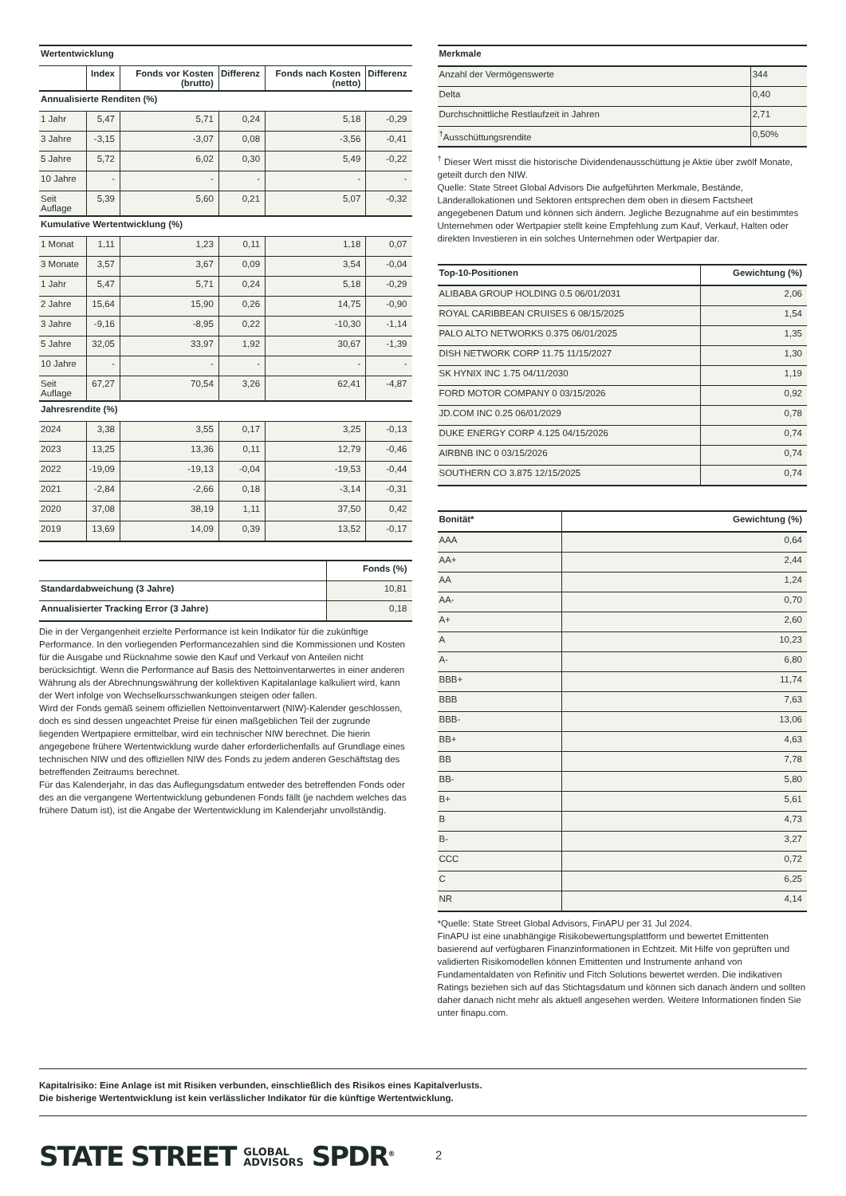| Wertentwicklung | | | | | |
| | Index | Fonds vor Kosten (brutto) | Differenz | Fonds nach Kosten (netto) | Differenz |
| Annualisierte Renditen (%) | | | | | |
| 1 Jahr | 5,47 | 5,71 | 0,24 | 5,18 | -0,29 |
| 3 Jahre | -3,15 | -3,07 | 0,08 | -3,56 | -0,41 |
| 5 Jahre | 5,72 | 6,02 | 0,30 | 5,49 | -0,22 |
| 10 Jahre | - | - | - | - | - |
| Seit Auflage | 5,39 | 5,60 | 0,21 | 5,07 | -0,32 |
| Kumulative Wertentwicklung (%) | | | | | |
| 1 Monat | 1,11 | 1,23 | 0,11 | 1,18 | 0,07 |
| 3 Monate | 3,57 | 3,67 | 0,09 | 3,54 | -0,04 |
| 1 Jahr | 5,47 | 5,71 | 0,24 | 5,18 | -0,29 |
| 2 Jahre | 15,64 | 15,90 | 0,26 | 14,75 | -0,90 |
| 3 Jahre | -9,16 | -8,95 | 0,22 | -10,30 | -1,14 |
| 5 Jahre | 32,05 | 33,97 | 1,92 | 30,67 | -1,39 |
| 10 Jahre | - | - | - | - | - |
| Seit Auflage | 67,27 | 70,54 | 3,26 | 62,41 | -4,87 |
| Jahresrendite (%) | | | | | |
| 2024 | 3,38 | 3,55 | 0,17 | 3,25 | -0,13 |
| 2023 | 13,25 | 13,36 | 0,11 | 12,79 | -0,46 |
| 2022 | -19,09 | -19,13 | -0,04 | -19,53 | -0,44 |
| 2021 | -2,84 | -2,66 | 0,18 | -3,14 | -0,31 |
| 2020 | 37,08 | 38,19 | 1,11 | 37,50 | 0,42 |
| 2019 | 13,69 | 14,09 | 0,39 | 13,52 | -0,17 |
| | Fonds (%) |
| Standardabweichung (3 Jahre) | 10,81 |
| Annualisierter Tracking Error (3 Jahre) | 0,18 |
Die in der Vergangenheit erzielte Performance ist kein Indikator für die zukünftige Performance. In den vorliegenden Performancezahlen sind die Kommissionen und Kosten für die Ausgabe und Rücknahme sowie den Kauf und Verkauf von Anteilen nicht berücksichtigt. Wenn die Performance auf Basis des Nettoinventarwertes in einer anderen Währung als der Abrechnungswährung der kollektiven Kapitalanlage kalkuliert wird, kann der Wert infolge von Wechselkursschwankungen steigen oder fallen.
Wird der Fonds gemäß seinem offiziellen Nettoinventarwert (NIW)-Kalender geschlossen, doch es sind dessen ungeachtet Preise für einen maßgeblichen Teil der zugrunde liegenden Wertpapiere ermittelbar, wird ein technischer NIW berechnet. Die hierin angegebene frühere Wertentwicklung wurde daher erforderlichenfalls auf Grundlage eines technischen NIW und des offiziellen NIW des Fonds zu jedem anderen Geschäftstag des betreffenden Zeitraums berechnet.
Für das Kalenderjahr, in das das Auflegungsdatum entweder des betreffenden Fonds oder des an die vergangene Wertentwicklung gebundenen Fonds fällt (je nachdem welches das frühere Datum ist), ist die Angabe der Wertentwicklung im Kalenderjahr unvollständig.
| Merkmale | |
| Anzahl der Vermögenswerte | 344 |
| Delta | 0,40 |
| Durchschnittliche Restlaufzeit in Jahren | 2,71 |
| <sup>†</sup> Ausschüttungsrendite | 0,50% |
<sup>†</sup> Dieser Wert misst die historische Dividendenausschüttung je Aktie über zwölf Monate, geteilt durch den NIW.
Quelle: State Street Global Advisors Die aufgeführten Merkmale, Bestände, Länderallokationen und Sektoren entsprechen dem oben in diesem Factsheet angegebenen Datum und können sich ändern. Jegliche Bezugnahme auf ein bestimmtes Unternehmen oder Wertpapier stellt keine Empfehlung zum Kauf, Verkauf, Halten oder direkten Investieren in ein solches Unternehmen oder Wertpapier dar.
| Top-10-Positionen | Gewichtung (%) |
| ALIBABA GROUP HOLDING 0.5 06/01/2031 | 2,06 |
| ROYAL CARIBBEAN CRUISES 6 08/15/2025 | 1,54 |
| PALO ALTO NETWORKS 0.375 06/01/2025 | 1,35 |
| DISH NETWORK CORP 11.75 11/15/2027 | 1,30 |
| SK HYNIX INC 1.75 04/11/2030 | 1,19 |
| FORD MOTOR COMPANY 0 03/15/2026 | 0,92 |
| JD.COM INC 0.25 06/01/2029 | 0,78 |
| DUKE ENERGY CORP 4.125 04/15/2026 | 0,74 |
| AIRBNB INC 0 03/15/2026 | 0,74 |
| SOUTHERN CO 3.875 12/15/2025 | 0,74 |
| Bonität* | Gewichtung (%) |
| AAA | 0,64 |
| AA+ | 2,44 |
| AA | 1,24 |
| AA- | 0,70 |
| A+ | 2,60 |
| A | 10,23 |
| A- | 6,80 |
| BBB+ | 11,74 |
| BBB | 7,63 |
| BBB- | 13,06 |
| BB+ | 4,63 |
| BB | 7,78 |
| BB- | 5,80 |
| B+ | 5,61 |
| B | 4,73 |
| B- | 3,27 |
| CCC | 0,72 |
| C | 6,25 |
| NR | 4,14 |
*Quelle: State Street Global Advisors, FinAPU per 31 Jul 2024.
FinAPU ist eine unabhängige Risikobewertungsplattform und bewertet Emittenten basierend auf verfügbaren Finanzinformationen in Echtzeit. Mit Hilfe von geprüften und validierten Risikomodellen können Emittenten und Instrumente anhand von Fundamentaldaten von Refinitiv und Fitch Solutions bewertet werden. Die indikativen Ratings beziehen sich auf das Stichtagsdatum und können sich danach ändern und sollten daher danach nicht mehr als aktuell angesehen werden. Weitere Informationen finden Sie unter finapu.com.
Kapitalrisiko: Eine Anlage ist mit Risiken verbunden, einschließlich des Risikos eines Kapitalverlusts.
Die bisherige Wertentwicklung ist kein verlässlicher Indikator für die künftige Wertentwicklung.
STATE STREET GLOBAL
ADVISORS SPDR<sup>®</sup>
2